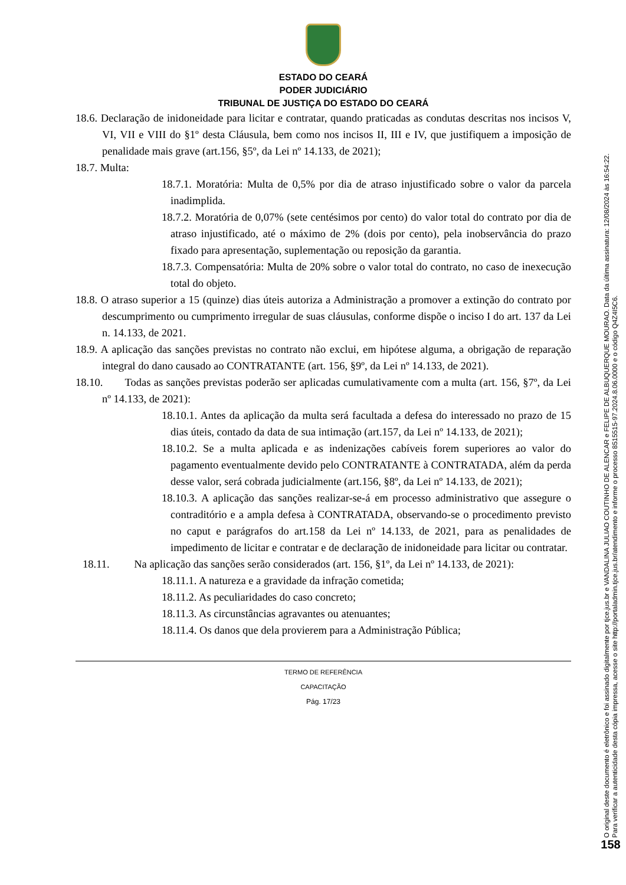ESTADO DO CEARÁ
PODER JUDICIÁRIO
TRIBUNAL DE JUSTIÇA DO ESTADO DO CEARÁ
18.6. Declaração de inidoneidade para licitar e contratar, quando praticadas as condutas descritas nos incisos V, VI, VII e VIII do §1º desta Cláusula, bem como nos incisos II, III e IV, que justifiquem a imposição de penalidade mais grave (art.156, §5º, da Lei nº 14.133, de 2021);
18.7. Multa:
18.7.1. Moratória: Multa de 0,5% por dia de atraso injustificado sobre o valor da parcela inadimplida.
18.7.2. Moratória de 0,07% (sete centésimos por cento) do valor total do contrato por dia de atraso injustificado, até o máximo de 2% (dois por cento), pela inobservância do prazo fixado para apresentação, suplementação ou reposição da garantia.
18.7.3. Compensatória: Multa de 20% sobre o valor total do contrato, no caso de inexecução total do objeto.
18.8. O atraso superior a 15 (quinze) dias úteis autoriza a Administração a promover a extinção do contrato por descumprimento ou cumprimento irregular de suas cláusulas, conforme dispõe o inciso I do art. 137 da Lei n. 14.133, de 2021.
18.9. A aplicação das sanções previstas no contrato não exclui, em hipótese alguma, a obrigação de reparação integral do dano causado ao CONTRATANTE (art. 156, §9º, da Lei nº 14.133, de 2021).
18.10. Todas as sanções previstas poderão ser aplicadas cumulativamente com a multa (art. 156, §7º, da Lei nº 14.133, de 2021):
18.10.1. Antes da aplicação da multa será facultada a defesa do interessado no prazo de 15 dias úteis, contado da data de sua intimação (art.157, da Lei nº 14.133, de 2021);
18.10.2. Se a multa aplicada e as indenizações cabíveis forem superiores ao valor do pagamento eventualmente devido pelo CONTRATANTE à CONTRATADA, além da perda desse valor, será cobrada judicialmente (art.156, §8º, da Lei nº 14.133, de 2021);
18.10.3. A aplicação das sanções realizar-se-á em processo administrativo que assegure o contraditório e a ampla defesa à CONTRATADA, observando-se o procedimento previsto no caput e parágrafos do art.158 da Lei nº 14.133, de 2021, para as penalidades de impedimento de licitar e contratar e de declaração de inidoneidade para licitar ou contratar.
18.11. Na aplicação das sanções serão considerados (art. 156, §1º, da Lei nº 14.133, de 2021):
18.11.1. A natureza e a gravidade da infração cometida;
18.11.2. As peculiaridades do caso concreto;
18.11.3. As circunstâncias agravantes ou atenuantes;
18.11.4. Os danos que dela provierem para a Administração Pública;
TERMO DE REFERÊNCIA
CAPACITAÇÃO
Pág. 17/23
O original deste documento é eletrônico e foi assinado digitalmente por tjce.jus.br e VANDALINA JULIAO COUTINHO DE ALENCAR e FELIPE DE ALBUQUERQUE MOURAO. Data da última assinatura: 12/08/2024 às 16:54:22.
Para verificar a autenticidade desta cópia impressa, acesse o site http://portaladmin.tjce.jus.br/atendimento e informe o processo 8515515-97.2024.8.06.0000 e o código Q4Z4I5C6.
158